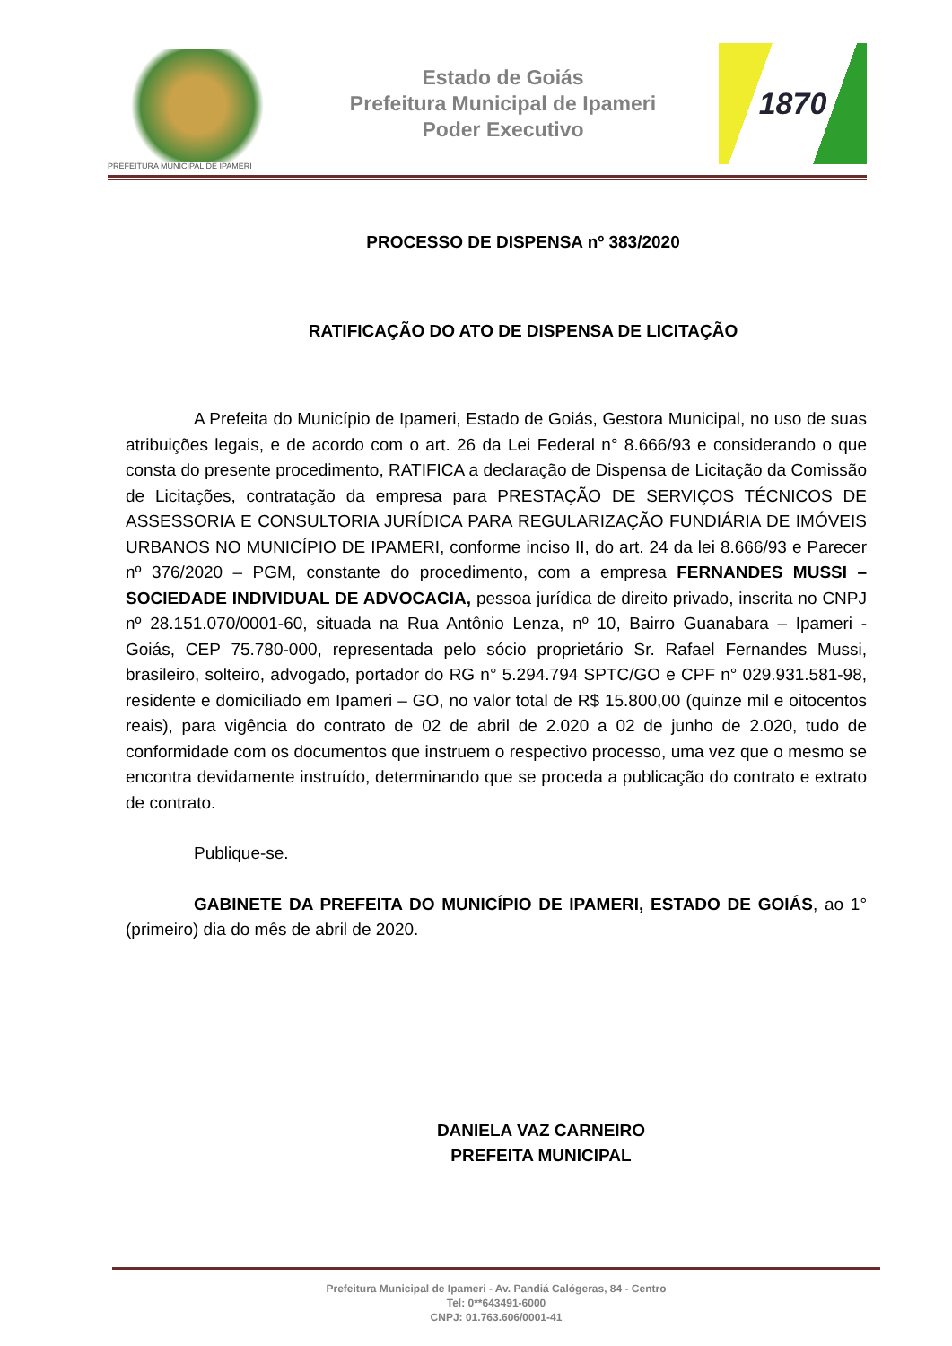PREFEITURA MUNICIPAL DE IPAMERI
Estado de Goiás
Prefeitura Municipal de Ipameri
Poder Executivo
1870
PROCESSO DE DISPENSA nº 383/2020
RATIFICAÇÃO DO ATO DE DISPENSA DE LICITAÇÃO
A Prefeita do Município de Ipameri, Estado de Goiás, Gestora Municipal, no uso de suas atribuições legais, e de acordo com o art. 26 da Lei Federal n° 8.666/93 e considerando o que consta do presente procedimento, RATIFICA a declaração de Dispensa de Licitação da Comissão de Licitações, contratação da empresa para PRESTAÇÃO DE SERVIÇOS TÉCNICOS DE ASSESSORIA E CONSULTORIA JURÍDICA PARA REGULARIZAÇÃO FUNDIÁRIA DE IMÓVEIS URBANOS NO MUNICÍPIO DE IPAMERI, conforme inciso II, do art. 24 da lei 8.666/93 e Parecer nº 376/2020 – PGM, constante do procedimento, com a empresa FERNANDES MUSSI – SOCIEDADE INDIVIDUAL DE ADVOCACIA, pessoa jurídica de direito privado, inscrita no CNPJ nº 28.151.070/0001-60, situada na Rua Antônio Lenza, nº 10, Bairro Guanabara – Ipameri - Goiás, CEP 75.780-000, representada pelo sócio proprietário Sr. Rafael Fernandes Mussi, brasileiro, solteiro, advogado, portador do RG n° 5.294.794 SPTC/GO e CPF n° 029.931.581-98, residente e domiciliado em Ipameri – GO, no valor total de R$ 15.800,00 (quinze mil e oitocentos reais), para vigência do contrato de 02 de abril de 2.020 a 02 de junho de 2.020, tudo de conformidade com os documentos que instruem o respectivo processo, uma vez que o mesmo se encontra devidamente instruído, determinando que se proceda a publicação do contrato e extrato de contrato.
Publique-se.
GABINETE DA PREFEITA DO MUNICÍPIO DE IPAMERI, ESTADO DE GOIÁS, ao 1° (primeiro) dia do mês de abril de 2020.
DANIELA VAZ CARNEIRO
PREFEITA MUNICIPAL
Prefeitura Municipal de Ipameri - Av. Pandiá Calógeras, 84 - Centro
Tel: 0**643491-6000
CNPJ: 01.763.606/0001-41